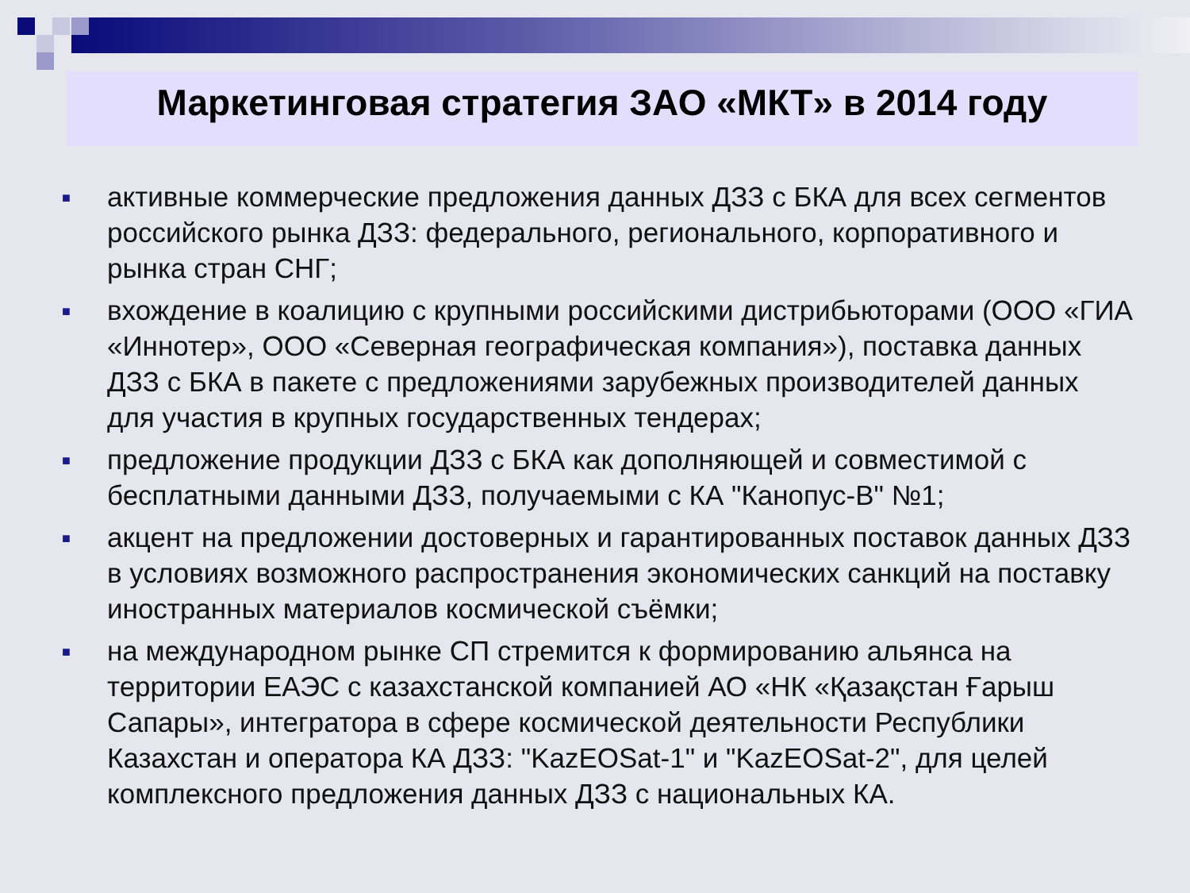Маркетинговая стратегия ЗАО «МКТ» в 2014 году
■ активные коммерческие предложения данных ДЗЗ с БКА для всех сегментов российского рынка ДЗЗ: федерального, регионального, корпоративного и рынка стран СНГ;
■ вхождение в коалицию с крупными российскими дистрибьюторами (ООО «ГИА «Иннотер», ООО «Северная географическая компания»), поставка данных ДЗЗ с БКА в пакете с предложениями зарубежных производителей данных для участия в крупных государственных тендерах;
■ предложение продукции ДЗЗ с БКА как дополняющей и совместимой с бесплатными данными ДЗЗ, получаемыми с КА "Канопус-В" №1;
■ акцент на предложении достоверных и гарантированных поставок данных ДЗЗ в условиях возможного распространения экономических санкций на поставку иностранных материалов космической съёмки;
■ на международном рынке СП стремится к формированию альянса на территории ЕАЭС с казахстанской компанией АО «НК «Қазақстан Ғарыш Сапары», интегратора в сфере космической деятельности Республики Казахстан и оператора КА ДЗЗ: "KazEOSat-1" и "KazEOSat-2", для целей комплексного предложения данных ДЗЗ с национальных КА.